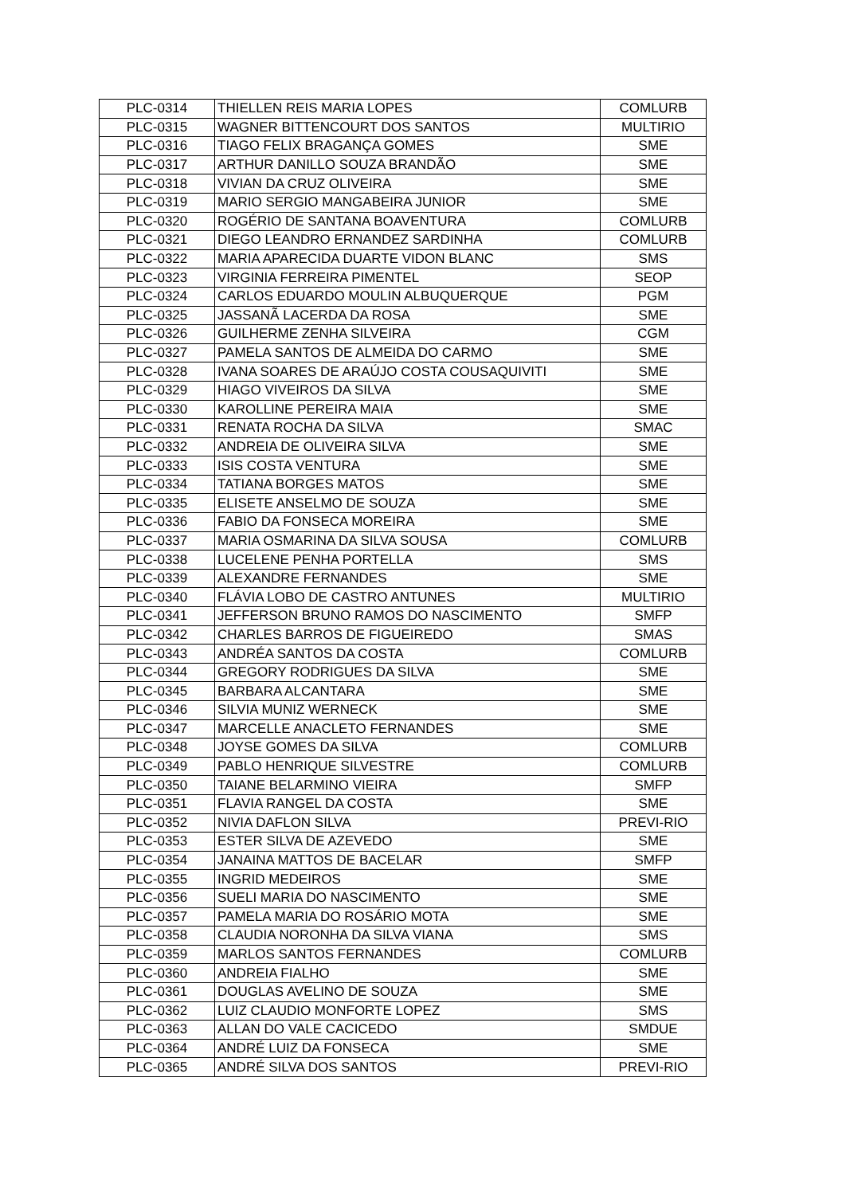| PLC-0314 | THIELLEN REIS MARIA LOPES | COMLURB |
| PLC-0315 | WAGNER BITTENCOURT DOS SANTOS | MULTIRIO |
| PLC-0316 | TIAGO FELIX BRAGANÇA GOMES | SME |
| PLC-0317 | ARTHUR DANILLO SOUZA BRANDÃO | SME |
| PLC-0318 | VIVIAN DA CRUZ OLIVEIRA | SME |
| PLC-0319 | MARIO SERGIO MANGABEIRA JUNIOR | SME |
| PLC-0320 | ROGÉRIO DE SANTANA BOAVENTURA | COMLURB |
| PLC-0321 | DIEGO LEANDRO ERNANDEZ SARDINHA | COMLURB |
| PLC-0322 | MARIA APARECIDA DUARTE VIDON BLANC | SMS |
| PLC-0323 | VIRGINIA FERREIRA PIMENTEL | SEOP |
| PLC-0324 | CARLOS EDUARDO MOULIN ALBUQUERQUE | PGM |
| PLC-0325 | JASSANÃ LACERDA DA ROSA | SME |
| PLC-0326 | GUILHERME ZENHA SILVEIRA | CGM |
| PLC-0327 | PAMELA SANTOS DE ALMEIDA DO CARMO | SME |
| PLC-0328 | IVANA SOARES DE ARAÚJO COSTA COUSAQUIVITI | SME |
| PLC-0329 | HIAGO VIVEIROS DA SILVA | SME |
| PLC-0330 | KAROLLINE PEREIRA MAIA | SME |
| PLC-0331 | RENATA ROCHA DA SILVA | SMAC |
| PLC-0332 | ANDREIA DE OLIVEIRA SILVA | SME |
| PLC-0333 | ISIS COSTA VENTURA | SME |
| PLC-0334 | TATIANA BORGES MATOS | SME |
| PLC-0335 | ELISETE ANSELMO DE SOUZA | SME |
| PLC-0336 | FABIO DA FONSECA MOREIRA | SME |
| PLC-0337 | MARIA OSMARINA DA SILVA SOUSA | COMLURB |
| PLC-0338 | LUCELENE PENHA PORTELLA | SMS |
| PLC-0339 | ALEXANDRE FERNANDES | SME |
| PLC-0340 | FLÁVIA LOBO DE CASTRO ANTUNES | MULTIRIO |
| PLC-0341 | JEFFERSON BRUNO RAMOS DO NASCIMENTO | SMFP |
| PLC-0342 | CHARLES BARROS DE FIGUEIREDO | SMAS |
| PLC-0343 | ANDRÉA SANTOS DA COSTA | COMLURB |
| PLC-0344 | GREGORY RODRIGUES DA SILVA | SME |
| PLC-0345 | BARBARA ALCANTARA | SME |
| PLC-0346 | SILVIA MUNIZ WERNECK | SME |
| PLC-0347 | MARCELLE ANACLETO FERNANDES | SME |
| PLC-0348 | JOYSE GOMES DA SILVA | COMLURB |
| PLC-0349 | PABLO HENRIQUE SILVESTRE | COMLURB |
| PLC-0350 | TAIANE BELARMINO VIEIRA | SMFP |
| PLC-0351 | FLAVIA RANGEL DA COSTA | SME |
| PLC-0352 | NIVIA DAFLON SILVA | PREVI-RIO |
| PLC-0353 | ESTER SILVA DE AZEVEDO | SME |
| PLC-0354 | JANAINA MATTOS DE BACELAR | SMFP |
| PLC-0355 | INGRID MEDEIROS | SME |
| PLC-0356 | SUELI MARIA DO NASCIMENTO | SME |
| PLC-0357 | PAMELA MARIA DO ROSÁRIO MOTA | SME |
| PLC-0358 | CLAUDIA NORONHA DA SILVA VIANA | SMS |
| PLC-0359 | MARLOS SANTOS FERNANDES | COMLURB |
| PLC-0360 | ANDREIA FIALHO | SME |
| PLC-0361 | DOUGLAS AVELINO DE SOUZA | SME |
| PLC-0362 | LUIZ CLAUDIO MONFORTE LOPEZ | SMS |
| PLC-0363 | ALLAN DO VALE CACICEDO | SMDUE |
| PLC-0364 | ANDRÉ LUIZ DA FONSECA | SME |
| PLC-0365 | ANDRÉ SILVA DOS SANTOS | PREVI-RIO |